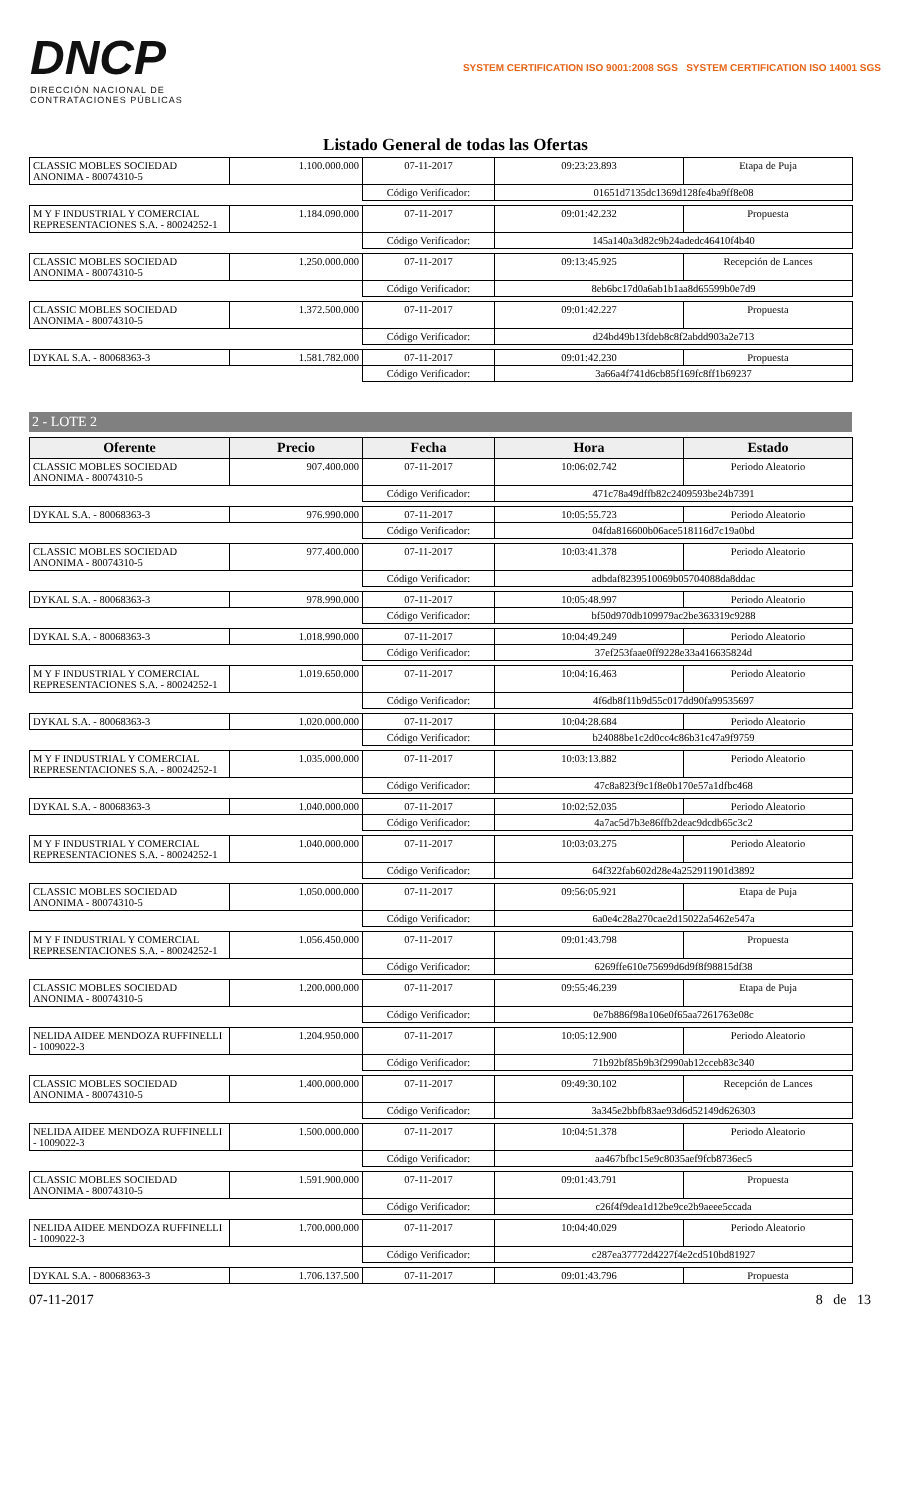DNCP
DIRECCIÓN NACIONAL DE
CONTRATACIONES PÚBLICAS
SYSTEM CERTIFICATION ISO 9001:2008 SGS SYSTEM CERTIFICATION ISO 14001 SGS
Listado General de todas las Ofertas
| CLASSIC MOBLES SOCIEDAD ANONIMA - 80074310-5 | 1.100.000.000 | 07-11-2017 | 09:23:23.893 | Etapa de Puja |
| | | Código Verificador: | 01651d7135dc1369d128fe4ba9ff8e08 | |
| M Y F INDUSTRIAL Y COMERCIAL REPRESENTACIONES S.A. - 80024252-1 | 1.184.090.000 | 07-11-2017 | 09:01:42.232 | Propuesta |
| | | Código Verificador: | 145a140a3d82c9b24adedc46410f4b40 | |
| CLASSIC MOBLES SOCIEDAD ANONIMA - 80074310-5 | 1.250.000.000 | 07-11-2017 | 09:13:45.925 | Recepción de Lances |
| | | Código Verificador: | 8eb6bc17d0a6ab1b1aa8d65599b0e7d9 | |
| CLASSIC MOBLES SOCIEDAD ANONIMA - 80074310-5 | 1.372.500.000 | 07-11-2017 | 09:01:42.227 | Propuesta |
| | | Código Verificador: | d24bd49b13fdeb8c8f2abdd903a2e713 | |
| DYKAL S.A. - 80068363-3 | 1.581.782.000 | 07-11-2017 | 09:01:42.230 | Propuesta |
| | | Código Verificador: | 3a66a4f741d6cb85f169fc8ff1b69237 | |
2 - LOTE 2
| Oferente | Precio | Fecha | Hora | Estado |
| --- | --- | --- | --- | --- |
| CLASSIC MOBLES SOCIEDAD ANONIMA - 80074310-5 | 907.400.000 | 07-11-2017 | 10:06:02.742 | Periodo Aleatorio |
| | | Código Verificador: | 471c78a49dffb82c2409593be24b7391 | |
| DYKAL S.A. - 80068363-3 | 976.990.000 | 07-11-2017 | 10:05:55.723 | Periodo Aleatorio |
| | | Código Verificador: | 04fda816600b06ace518116d7c19a0bd | |
| CLASSIC MOBLES SOCIEDAD ANONIMA - 80074310-5 | 977.400.000 | 07-11-2017 | 10:03:41.378 | Periodo Aleatorio |
| | | Código Verificador: | adbdaf8239510069b05704088da8ddac | |
| DYKAL S.A. - 80068363-3 | 978.990.000 | 07-11-2017 | 10:05:48.997 | Periodo Aleatorio |
| | | Código Verificador: | bf50d970db109979ac2be363319c9288 | |
| DYKAL S.A. - 80068363-3 | 1.018.990.000 | 07-11-2017 | 10:04:49.249 | Periodo Aleatorio |
| | | Código Verificador: | 37ef253faae0ff9228e33a416635824d | |
| M Y F INDUSTRIAL Y COMERCIAL REPRESENTACIONES S.A. - 80024252-1 | 1.019.650.000 | 07-11-2017 | 10:04:16.463 | Periodo Aleatorio |
| | | Código Verificador: | 4f6db8f11b9d55c017dd90fa99535697 | |
| DYKAL S.A. - 80068363-3 | 1.020.000.000 | 07-11-2017 | 10:04:28.684 | Periodo Aleatorio |
| | | Código Verificador: | b24088be1c2d0cc4c86b31c47a9f9759 | |
| M Y F INDUSTRIAL Y COMERCIAL REPRESENTACIONES S.A. - 80024252-1 | 1.035.000.000 | 07-11-2017 | 10:03:13.882 | Periodo Aleatorio |
| | | Código Verificador: | 47c8a823f9c1f8e0b170e57a1dfbc468 | |
| DYKAL S.A. - 80068363-3 | 1.040.000.000 | 07-11-2017 | 10:02:52.035 | Periodo Aleatorio |
| | | Código Verificador: | 4a7ac5d7b3e86ffb2deac9dcdb65c3c2 | |
| M Y F INDUSTRIAL Y COMERCIAL REPRESENTACIONES S.A. - 80024252-1 | 1.040.000.000 | 07-11-2017 | 10:03:03.275 | Periodo Aleatorio |
| | | Código Verificador: | 64f322fab602d28e4a252911901d3892 | |
| CLASSIC MOBLES SOCIEDAD ANONIMA - 80074310-5 | 1.050.000.000 | 07-11-2017 | 09:56:05.921 | Etapa de Puja |
| | | Código Verificador: | 6a0e4c28a270cae2d15022a5462e547a | |
| M Y F INDUSTRIAL Y COMERCIAL REPRESENTACIONES S.A. - 80024252-1 | 1.056.450.000 | 07-11-2017 | 09:01:43.798 | Propuesta |
| | | Código Verificador: | 6269ffe610e75699d6d9f8f98815df38 | |
| CLASSIC MOBLES SOCIEDAD ANONIMA - 80074310-5 | 1.200.000.000 | 07-11-2017 | 09:55:46.239 | Etapa de Puja |
| | | Código Verificador: | 0e7b886f98a106e0f65aa7261763e08c | |
| NELIDA AIDEE MENDOZA RUFFINELLI - 1009022-3 | 1.204.950.000 | 07-11-2017 | 10:05:12.900 | Periodo Aleatorio |
| | | Código Verificador: | 71b92bf85b9b3f2990ab12cceb83c340 | |
| CLASSIC MOBLES SOCIEDAD ANONIMA - 80074310-5 | 1.400.000.000 | 07-11-2017 | 09:49:30.102 | Recepción de Lances |
| | | Código Verificador: | 3a345e2bbfb83ae93d6d52149d626303 | |
| NELIDA AIDEE MENDOZA RUFFINELLI - 1009022-3 | 1.500.000.000 | 07-11-2017 | 10:04:51.378 | Periodo Aleatorio |
| | | Código Verificador: | aa467bfbc15e9c8035aef9fcb8736ec5 | |
| CLASSIC MOBLES SOCIEDAD ANONIMA - 80074310-5 | 1.591.900.000 | 07-11-2017 | 09:01:43.791 | Propuesta |
| | | Código Verificador: | c26f4f9dea1d12be9ce2b9aeee5ccada | |
| NELIDA AIDEE MENDOZA RUFFINELLI - 1009022-3 | 1.700.000.000 | 07-11-2017 | 10:04:40.029 | Periodo Aleatorio |
| | | Código Verificador: | c287ea37772d4227f4e2cd510bd81927 | |
| DYKAL S.A. - 80068363-3 | 1.706.137.500 | 07-11-2017 | 09:01:43.796 | Propuesta |
07-11-2017 8 de 13